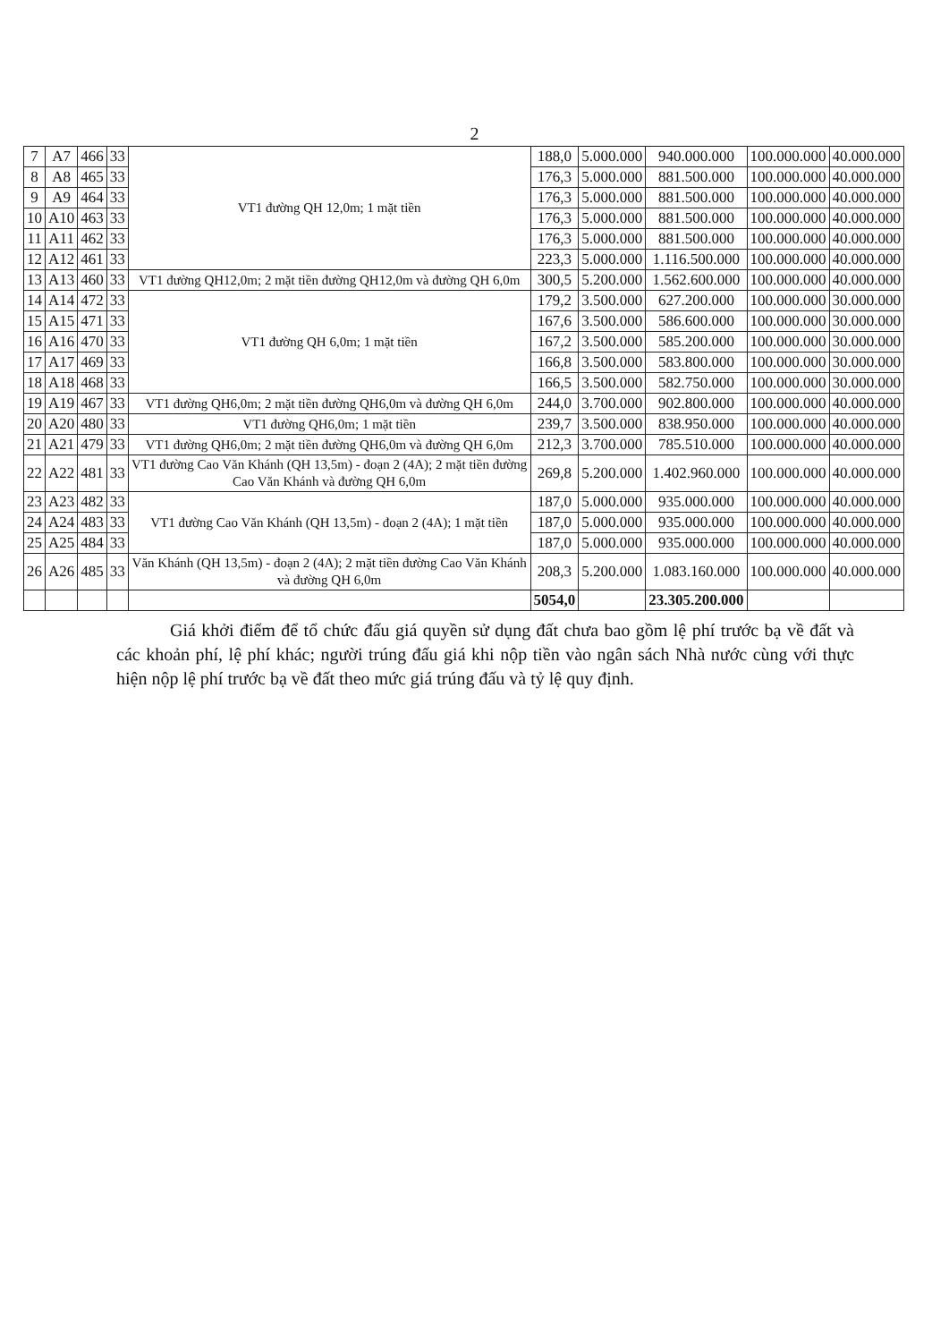2
| 7 | A7 | 466 | 33 | VT1 đường QH 12,0m; 1 mặt tiền | 188,0 | 5.000.000 | 940.000.000 | 100.000.000 | 40.000.000 |
| 8 | A8 | 465 | 33 | | 176,3 | 5.000.000 | 881.500.000 | 100.000.000 | 40.000.000 |
| 9 | A9 | 464 | 33 | | 176,3 | 5.000.000 | 881.500.000 | 100.000.000 | 40.000.000 |
| 10 | A10 | 463 | 33 | | 176,3 | 5.000.000 | 881.500.000 | 100.000.000 | 40.000.000 |
| 11 | A11 | 462 | 33 | | 176,3 | 5.000.000 | 881.500.000 | 100.000.000 | 40.000.000 |
| 12 | A12 | 461 | 33 | | 223,3 | 5.000.000 | 1.116.500.000 | 100.000.000 | 40.000.000 |
| 13 | A13 | 460 | 33 | VT1 đường QH12,0m; 2 mặt tiền đường QH12,0m và đường QH 6,0m | 300,5 | 5.200.000 | 1.562.600.000 | 100.000.000 | 40.000.000 |
| 14 | A14 | 472 | 33 | VT1 đường QH 6,0m; 1 mặt tiền | 179,2 | 3.500.000 | 627.200.000 | 100.000.000 | 30.000.000 |
| 15 | A15 | 471 | 33 | | 167,6 | 3.500.000 | 586.600.000 | 100.000.000 | 30.000.000 |
| 16 | A16 | 470 | 33 | | 167,2 | 3.500.000 | 585.200.000 | 100.000.000 | 30.000.000 |
| 17 | A17 | 469 | 33 | | 166,8 | 3.500.000 | 583.800.000 | 100.000.000 | 30.000.000 |
| 18 | A18 | 468 | 33 | | 166,5 | 3.500.000 | 582.750.000 | 100.000.000 | 30.000.000 |
| 19 | A19 | 467 | 33 | VT1 đường QH6,0m; 2 mặt tiền đường QH6,0m và đường QH 6,0m | 244,0 | 3.700.000 | 902.800.000 | 100.000.000 | 40.000.000 |
| 20 | A20 | 480 | 33 | VT1 đường QH6,0m; 1 mặt tiền | 239,7 | 3.500.000 | 838.950.000 | 100.000.000 | 40.000.000 |
| 21 | A21 | 479 | 33 | VT1 đường QH6,0m; 2 mặt tiền đường QH6,0m và đường QH 6,0m | 212,3 | 3.700.000 | 785.510.000 | 100.000.000 | 40.000.000 |
| 22 | A22 | 481 | 33 | VT1 đường Cao Văn Khánh (QH 13,5m) - đoạn 2 (4A); 2 mặt tiền đường Cao Văn Khánh và đường QH 6,0m | 269,8 | 5.200.000 | 1.402.960.000 | 100.000.000 | 40.000.000 |
| 23 | A23 | 482 | 33 | VT1 đường Cao Văn Khánh (QH 13,5m) - đoạn 2 (4A); 1 mặt tiền | 187,0 | 5.000.000 | 935.000.000 | 100.000.000 | 40.000.000 |
| 24 | A24 | 483 | 33 | | 187,0 | 5.000.000 | 935.000.000 | 100.000.000 | 40.000.000 |
| 25 | A25 | 484 | 33 | | 187,0 | 5.000.000 | 935.000.000 | 100.000.000 | 40.000.000 |
| 26 | A26 | 485 | 33 | Văn Khánh (QH 13,5m) - đoạn 2 (4A); 2 mặt tiền đường Cao Văn Khánh và đường QH 6,0m | 208,3 | 5.200.000 | 1.083.160.000 | 100.000.000 | 40.000.000 |
| | | | | | 5054,0 | | 23.305.200.000 | | |
Giá khởi điểm để tổ chức đấu giá quyền sử dụng đất chưa bao gồm lệ phí trước bạ về đất và các khoản phí, lệ phí khác; người trúng đấu giá khi nộp tiền vào ngân sách Nhà nước cùng với thực hiện nộp lệ phí trước bạ về đất theo mức giá trúng đấu và tỷ lệ quy định.